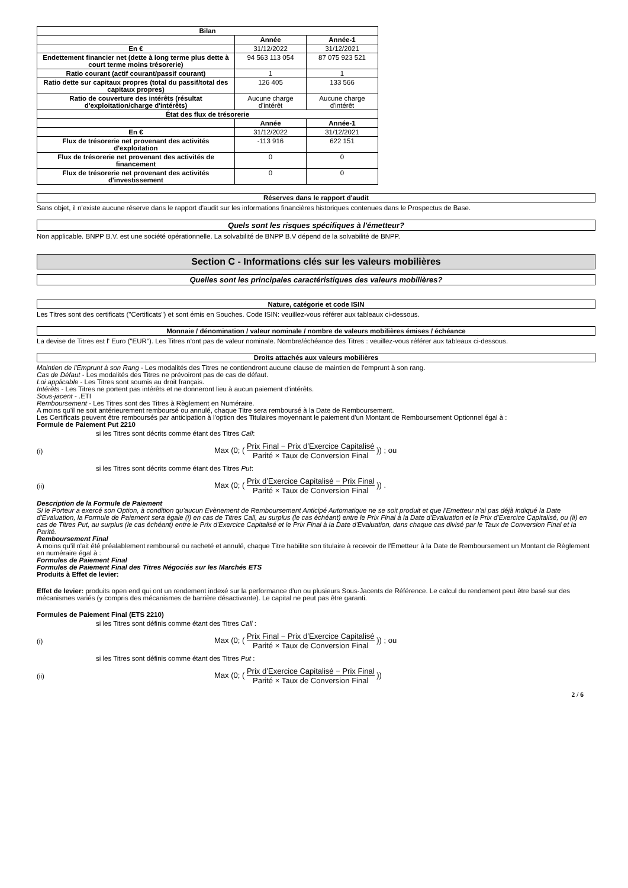| Bilan | | |
| --- | --- | --- |
| | Année | Année-1 |
| En € | 31/12/2022 | 31/12/2021 |
| Endettement financier net (dette à long terme plus dette à court terme moins trésorerie) | 94 563 113 054 | 87 075 923 521 |
| Ratio courant (actif courant/passif courant) | 1 | 1 |
| Ratio dette sur capitaux propres (total du passif/total des capitaux propres) | 126 405 | 133 566 |
| Ratio de couverture des intérêts (résultat d'exploitation/charge d'intérêts) | Aucune charge d'intérêt | Aucune charge d'intérêt |
| État des flux de trésorerie | | |
| | Année | Année-1 |
| En € | 31/12/2022 | 31/12/2021 |
| Flux de trésorerie net provenant des activités d'exploitation | -113 916 | 622 151 |
| Flux de trésorerie net provenant des activités de financement | 0 | 0 |
| Flux de trésorerie net provenant des activités d'investissement | 0 | 0 |
Réserves dans le rapport d'audit
Sans objet, il n'existe aucune réserve dans le rapport d'audit sur les informations financières historiques contenues dans le Prospectus de Base.
Quels sont les risques spécifiques à l'émetteur?
Non applicable. BNPP B.V. est une société opérationnelle. La solvabilité de BNPP B.V dépend de la solvabilité de BNPP.
Section C - Informations clés sur les valeurs mobilières
Quelles sont les principales caractéristiques des valeurs mobilières?
Nature, catégorie et code ISIN
Les Titres sont des certificats ("Certificats") et sont émis en Souches. Code ISIN: veuillez-vous référer aux tableaux ci-dessous.
Monnaie / dénomination / valeur nominale / nombre de valeurs mobilières émises / échéance
La devise de Titres est l' Euro ("EUR"). Les Titres n'ont pas de valeur nominale. Nombre/échéance des Titres : veuillez-vous référer aux tableaux ci-dessous.
Droits attachés aux valeurs mobilières
Maintien de l'Emprunt à son Rang - Les modalités des Titres ne contiendront aucune clause de maintien de l'emprunt à son rang.
Cas de Défaut - Les modalités des Titres ne prévoiront pas de cas de défaut.
Loi applicable - Les Titres sont soumis au droit français.
Intérêts - Les Titres ne portent pas intérêts et ne donneront lieu à aucun paiement d'intérêts.
Sous-jacent - .ETI
Remboursement - Les Titres sont des Titres à Règlement en Numéraire.
A moins qu'il ne soit antérieurement remboursé ou annulé, chaque Titre sera remboursé à la Date de Remboursement.
Les Certificats peuvent être remboursés par anticipation à l'option des Titulaires moyennant le paiement d'un Montant de Remboursement Optionnel égal à :
Formule de Paiement Put 2210
si les Titres sont décrits comme étant des Titres Call:
(i) Max (0; ( Prix Final − Prix d’Exercice Capitalisé Parité × Taux de Conversion Final )) ; ou
si les Titres sont décrits comme étant des Titres Put:
(ii) Max (0; ( Prix d’Exercice Capitalisé − Prix Final Parité × Taux de Conversion Final )) .
Description de la Formule de Paiement
Si le Porteur a exercé son Option, à condition qu'aucun Evènement de Remboursement Anticipé Automatique ne se soit produit et que l'Emetteur n'ai pas déjà indiqué la Date d'Evaluation, la Formule de Paiement sera égale (i) en cas de Titres Call, au surplus (le cas échéant) entre le Prix Final à la Date d'Evaluation et le Prix d'Exercice Capitalisé, ou (ii) en cas de Titres Put, au surplus (le cas échéant) entre le Prix d'Exercice Capitalisé et le Prix Final à la Date d'Evaluation, dans chaque cas divisé par le Taux de Conversion Final et la Parité.
Remboursement Final
A moins qu'il n'ait été préalablement remboursé ou racheté et annulé, chaque Titre habilite son titulaire à recevoir de l'Emetteur à la Date de Remboursement un Montant de Règlement en numéraire égal à :
Formules de Paiement Final
Formules de Paiement Final des Titres Négociés sur les Marchés ETS
Produits à Effet de levier:
Effet de levier: produits open end qui ont un rendement indexé sur la performance d'un ou plusieurs Sous-Jacents de Référence. Le calcul du rendement peut être basé sur des mécanismes variés (y compris des mécanismes de barrière désactivante). Le capital ne peut pas être garanti.
Formules de Paiement Final (ETS 2210)
si les Titres sont définis comme étant des Titres Call :
(i) Max (0; ( Prix Final − Prix d’Exercice Capitalisé Parité × Taux de Conversion Final )) ; ou
si les Titres sont définis comme étant des Titres Put :
(ii) Max (0; ( Prix d’Exercice Capitalisé − Prix Final Parité × Taux de Conversion Final ))
2 / 6